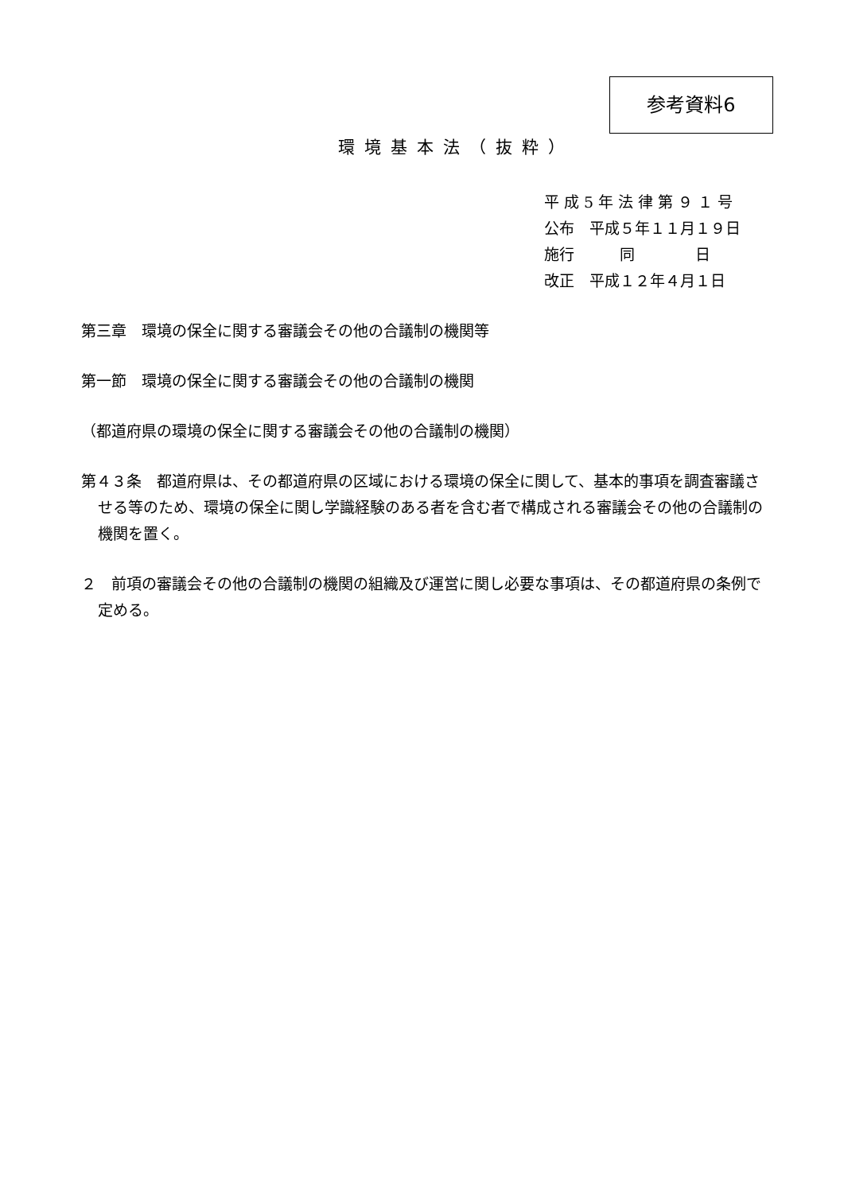参考資料6
環境基本法（抜粋）
平 成 5 年 法 律 第 ９ １ 号
公布　平成５年１１月１９日
施行　　　同　　　　日
改正　平成１２年４月１日
第三章　環境の保全に関する審議会その他の合議制の機関等
第一節　環境の保全に関する審議会その他の合議制の機関
（都道府県の環境の保全に関する審議会その他の合議制の機関）
第４３条　都道府県は、その都道府県の区域における環境の保全に関して、基本的事項を調査審議させる等のため、環境の保全に関し学識経験のある者を含む者で構成される審議会その他の合議制の機関を置く。
２　前項の審議会その他の合議制の機関の組織及び運営に関し必要な事項は、その都道府県の条例で定める。